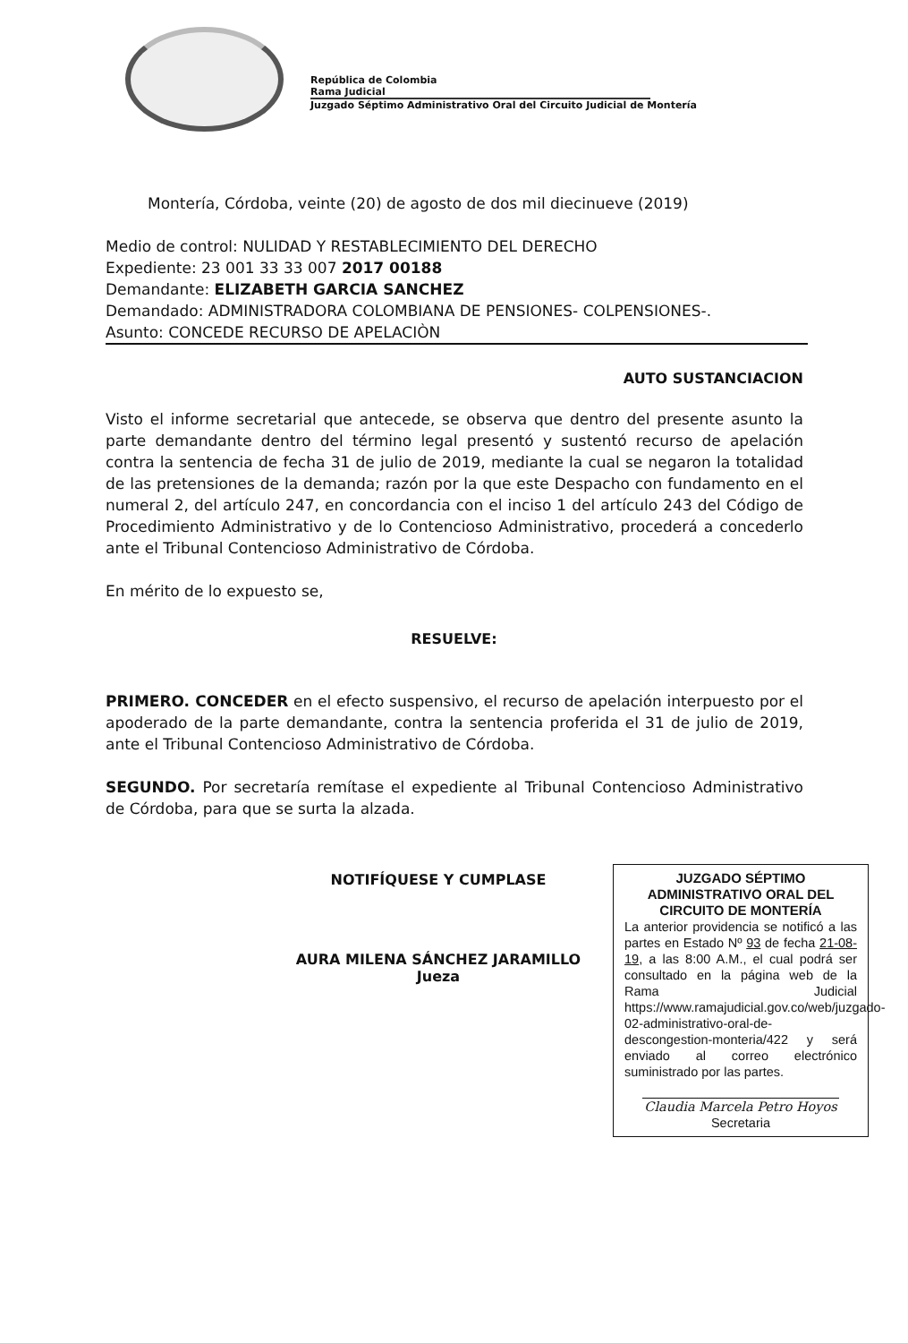República de Colombia
Rama Judicial
Juzgado Séptimo Administrativo Oral del Circuito Judicial de Montería
Montería, Córdoba, veinte (20) de agosto de dos mil diecinueve (2019)
Medio de control: NULIDAD Y RESTABLECIMIENTO DEL DERECHO
Expediente: 23 001 33 33 007 2017 00188
Demandante: ELIZABETH GARCIA SANCHEZ
Demandado: ADMINISTRADORA COLOMBIANA DE PENSIONES- COLPENSIONES-.
Asunto: CONCEDE RECURSO DE APELACIÒN
AUTO SUSTANCIACION
Visto el informe secretarial que antecede, se observa que dentro del presente asunto la parte demandante dentro del término legal presentó y sustentó recurso de apelación contra la sentencia de fecha 31 de julio de 2019, mediante la cual se negaron la totalidad de las pretensiones de la demanda; razón por la que este Despacho con fundamento en el numeral 2, del artículo 247, en concordancia con el inciso 1 del artículo 243 del Código de Procedimiento Administrativo y de lo Contencioso Administrativo, procederá a concederlo ante el Tribunal Contencioso Administrativo de Córdoba.
En mérito de lo expuesto se,
RESUELVE:
PRIMERO. CONCEDER en el efecto suspensivo, el recurso de apelación interpuesto por el apoderado de la parte demandante, contra la sentencia proferida el 31 de julio de 2019, ante el Tribunal Contencioso Administrativo de Córdoba.
SEGUNDO. Por secretaría remítase el expediente al Tribunal Contencioso Administrativo de Córdoba, para que se surta la alzada.
NOTIFÍQUESE Y CUMPLASE
AURA MILENA SÁNCHEZ JARAMILLO
Jueza
JUZGADO SÉPTIMO ADMINISTRATIVO ORAL DEL CIRCUITO DE MONTERÍA
La anterior providencia se notificó a las partes en Estado Nº 93 de fecha 21-08-19, a las 8:00 A.M., el cual podrá ser consultado en la página web de la Rama Judicial https://www.ramajudicial.gov.co/web/juzgado-02-administrativo-oral-de-descongestion-monteria/422 y será enviado al correo electrónico suministrado por las partes.
Claudia Marcela Petro Hoyos
Secretaria